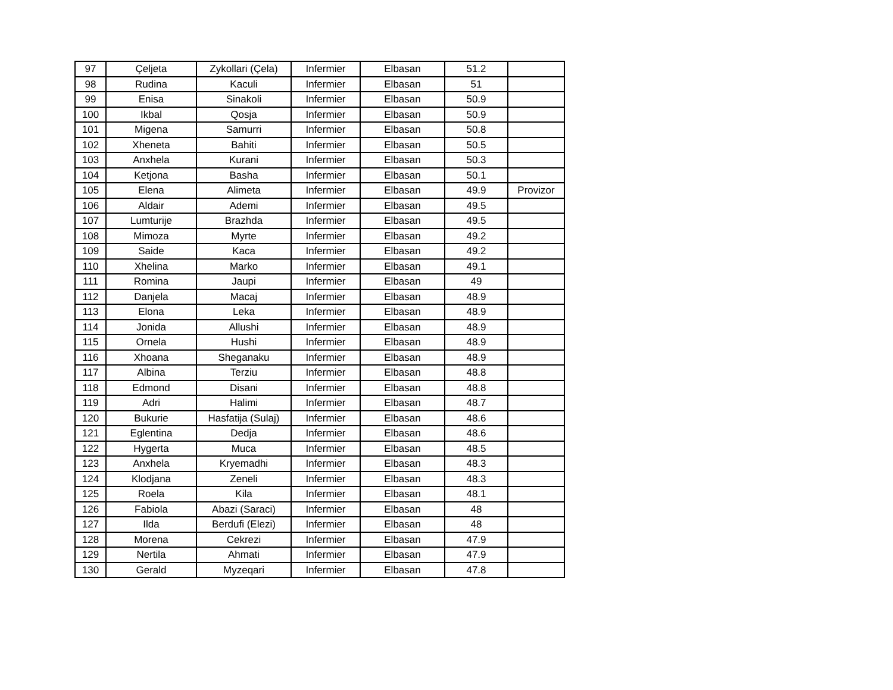| 97 | Çeljeta | Zykollari (Çela) | Infermier | Elbasan | 51.2 | |
| 98 | Rudina | Kaculi | Infermier | Elbasan | 51 | |
| 99 | Enisa | Sinakoli | Infermier | Elbasan | 50.9 | |
| 100 | Ikbal | Qosja | Infermier | Elbasan | 50.9 | |
| 101 | Migena | Samurri | Infermier | Elbasan | 50.8 | |
| 102 | Xheneta | Bahiti | Infermier | Elbasan | 50.5 | |
| 103 | Anxhela | Kurani | Infermier | Elbasan | 50.3 | |
| 104 | Ketjona | Basha | Infermier | Elbasan | 50.1 | |
| 105 | Elena | Alimeta | Infermier | Elbasan | 49.9 | Provizor |
| 106 | Aldair | Ademi | Infermier | Elbasan | 49.5 | |
| 107 | Lumturije | Brazhda | Infermier | Elbasan | 49.5 | |
| 108 | Mimoza | Myrte | Infermier | Elbasan | 49.2 | |
| 109 | Saide | Kaca | Infermier | Elbasan | 49.2 | |
| 110 | Xhelina | Marko | Infermier | Elbasan | 49.1 | |
| 111 | Romina | Jaupi | Infermier | Elbasan | 49 | |
| 112 | Danjela | Macaj | Infermier | Elbasan | 48.9 | |
| 113 | Elona | Leka | Infermier | Elbasan | 48.9 | |
| 114 | Jonida | Allushi | Infermier | Elbasan | 48.9 | |
| 115 | Ornela | Hushi | Infermier | Elbasan | 48.9 | |
| 116 | Xhoana | Sheganaku | Infermier | Elbasan | 48.9 | |
| 117 | Albina | Terziu | Infermier | Elbasan | 48.8 | |
| 118 | Edmond | Disani | Infermier | Elbasan | 48.8 | |
| 119 | Adri | Halimi | Infermier | Elbasan | 48.7 | |
| 120 | Bukurie | Hasfatija (Sulaj) | Infermier | Elbasan | 48.6 | |
| 121 | Eglentina | Dedja | Infermier | Elbasan | 48.6 | |
| 122 | Hygerta | Muca | Infermier | Elbasan | 48.5 | |
| 123 | Anxhela | Kryemadhi | Infermier | Elbasan | 48.3 | |
| 124 | Klodjana | Zeneli | Infermier | Elbasan | 48.3 | |
| 125 | Roela | Kila | Infermier | Elbasan | 48.1 | |
| 126 | Fabiola | Abazi (Saraci) | Infermier | Elbasan | 48 | |
| 127 | Ilda | Berdufi (Elezi) | Infermier | Elbasan | 48 | |
| 128 | Morena | Cekrezi | Infermier | Elbasan | 47.9 | |
| 129 | Nertila | Ahmati | Infermier | Elbasan | 47.9 | |
| 130 | Gerald | Myzeqari | Infermier | Elbasan | 47.8 | |